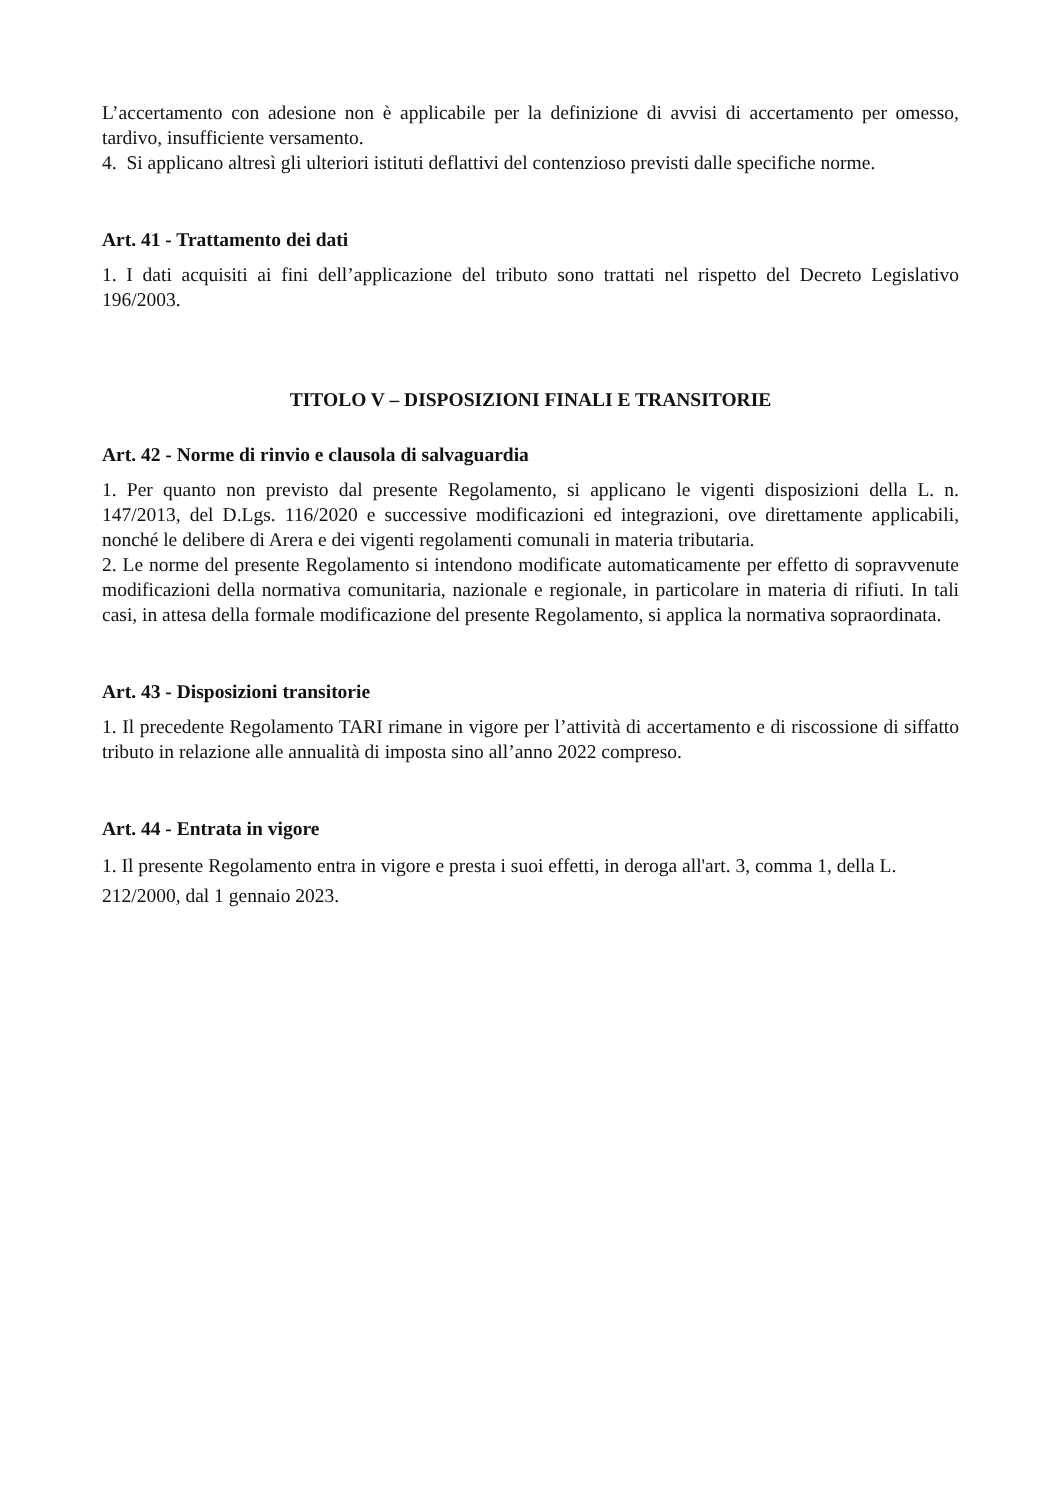L’accertamento con adesione non è applicabile per la definizione di avvisi di accertamento per omesso, tardivo, insufficiente versamento.
4. Si applicano altresì gli ulteriori istituti deflattivi del contenzioso previsti dalle specifiche norme.
Art. 41 - Trattamento dei dati
1. I dati acquisiti ai fini dell’applicazione del tributo sono trattati nel rispetto del Decreto Legislativo 196/2003.
TITOLO V – DISPOSIZIONI FINALI E TRANSITORIE
Art. 42 - Norme di rinvio e clausola di salvaguardia
1. Per quanto non previsto dal presente Regolamento, si applicano le vigenti disposizioni della L. n. 147/2013, del D.Lgs. 116/2020 e successive modificazioni ed integrazioni, ove direttamente applicabili, nonché le delibere di Arera e dei vigenti regolamenti comunali in materia tributaria.
2. Le norme del presente Regolamento si intendono modificate automaticamente per effetto di sopravvenute modificazioni della normativa comunitaria, nazionale e regionale, in particolare in materia di rifiuti. In tali casi, in attesa della formale modificazione del presente Regolamento, si applica la normativa sopraordinata.
Art. 43 - Disposizioni transitorie
1. Il precedente Regolamento TARI rimane in vigore per l’attività di accertamento e di riscossione di siffatto tributo in relazione alle annualità di imposta sino all’anno 2022 compreso.
Art. 44 - Entrata in vigore
1. Il presente Regolamento entra in vigore e presta i suoi effetti, in deroga all'art. 3, comma 1, della L. 212/2000, dal 1 gennaio 2023.